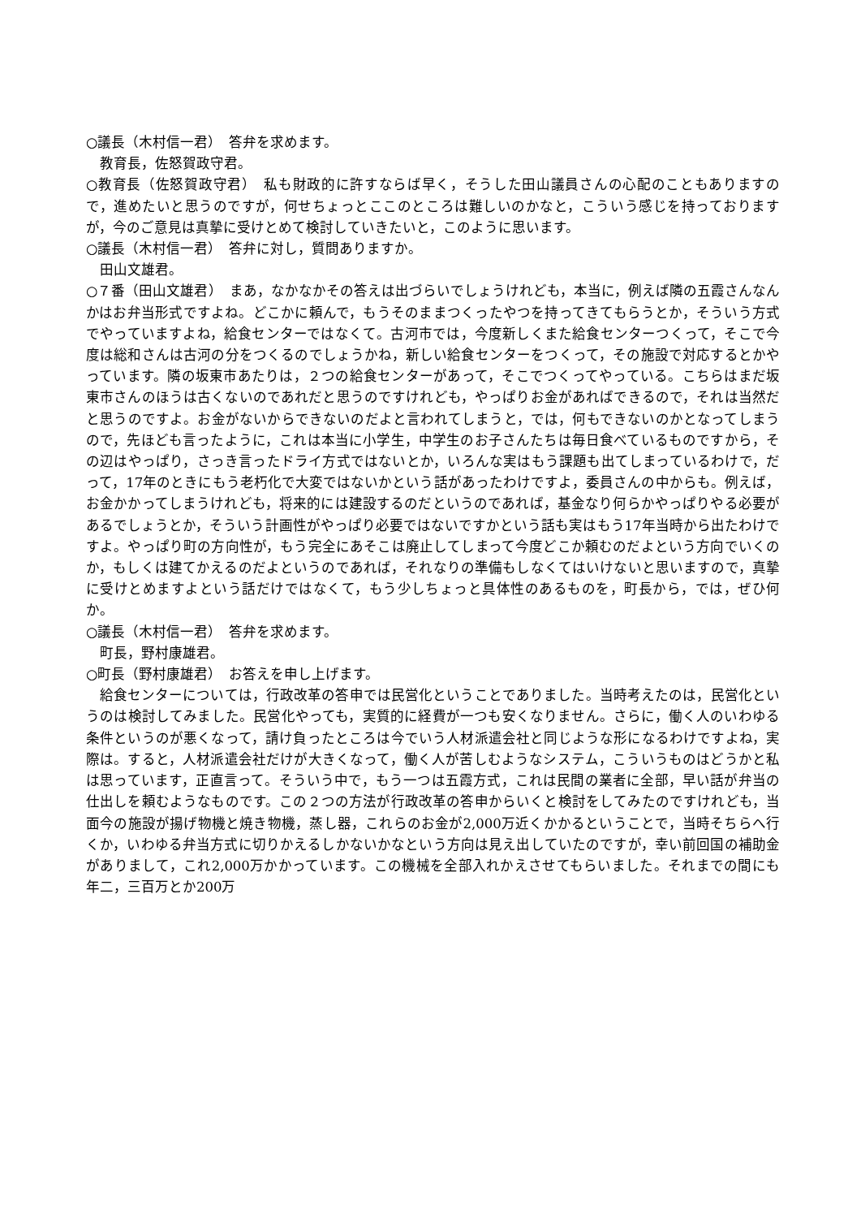○議長（木村信一君）　答弁を求めます。
教育長，佐怒賀政守君。
○教育長（佐怒賀政守君）　私も財政的に許すならば早く，そうした田山議員さんの心配のこともありますので，進めたいと思うのですが，何せちょっとここのところは難しいのかなと，こういう感じを持っておりますが，今のご意見は真摯に受けとめて検討していきたいと，このように思います。
○議長（木村信一君）　答弁に対し，質問ありますか。
田山文雄君。
○７番（田山文雄君）　まあ，なかなかその答えは出づらいでしょうけれども，本当に，例えば隣の五霞さんなんかはお弁当形式ですよね。どこかに頼んで，もうそのままつくったやつを持ってきてもらうとか，そういう方式でやっていますよね，給食センターではなくて。古河市では，今度新しくまた給食センターつくって，そこで今度は総和さんは古河の分をつくるのでしょうかね，新しい給食センターをつくって，その施設で対応するとかやっています。隣の坂東市あたりは，２つの給食センターがあって，そこでつくってやっている。こちらはまだ坂東市さんのほうは古くないのであれだと思うのですけれども，やっぱりお金があればできるので，それは当然だと思うのですよ。お金がないからできないのだよと言われてしまうと，では，何もできないのかとなってしまうので，先ほども言ったように，これは本当に小学生，中学生のお子さんたちは毎日食べているものですから，その辺はやっぱり，さっき言ったドライ方式ではないとか，いろんな実はもう課題も出てしまっているわけで，だって，17年のときにもう老朽化で大変ではないかという話があったわけですよ，委員さんの中からも。例えば，お金かかってしまうけれども，将来的には建設するのだというのであれば，基金なり何らかやっぱりやる必要があるでしょうとか，そういう計画性がやっぱり必要ではないですかという話も実はもう17年当時から出たわけですよ。やっぱり町の方向性が，もう完全にあそこは廃止してしまって今度どこか頼むのだよという方向でいくのか，もしくは建てかえるのだよというのであれば，それなりの準備もしなくてはいけないと思いますので，真摯に受けとめますよという話だけではなくて，もう少しちょっと具体性のあるものを，町長から，では，ぜひ何か。
○議長（木村信一君）　答弁を求めます。
町長，野村康雄君。
○町長（野村康雄君）　お答えを申し上げます。
給食センターについては，行政改革の答申では民営化ということでありました。当時考えたのは，民営化というのは検討してみました。民営化やっても，実質的に経費が一つも安くなりません。さらに，働く人のいわゆる条件というのが悪くなって，請け負ったところは今でいう人材派遣会社と同じような形になるわけですよね，実際は。すると，人材派遣会社だけが大きくなって，働く人が苦しむようなシステム，こういうものはどうかと私は思っています，正直言って。そういう中で，もう一つは五霞方式，これは民間の業者に全部，早い話が弁当の仕出しを頼むようなものです。この２つの方法が行政改革の答申からいくと検討をしてみたのですけれども，当面今の施設が揚げ物機と焼き物機，蒸し器，これらのお金が2,000万近くかかるということで，当時そちらへ行くか，いわゆる弁当方式に切りかえるしかないかなという方向は見え出していたのですが，幸い前回国の補助金がありまして，これ2,000万かかっています。この機械を全部入れかえさせてもらいました。それまでの間にも年二，三百万とか200万